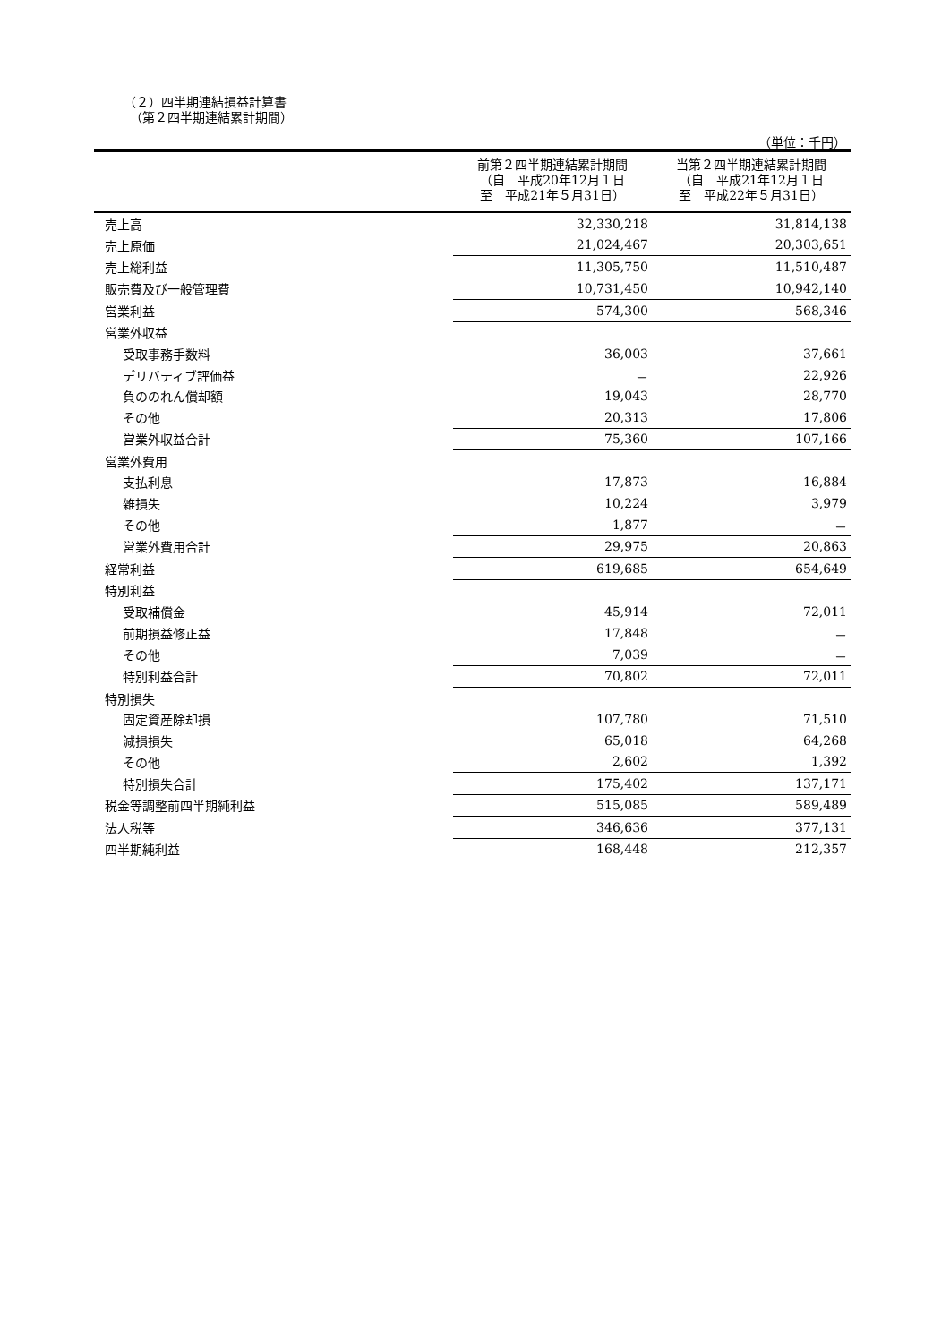（２）四半期連結損益計算書
　（第２四半期連結累計期間）
（単位：千円）
| | 前第２四半期連結累計期間 （自 平成20年12月１日 至 平成21年５月31日） | 当第２四半期連結累計期間 （自 平成21年12月１日 至 平成22年５月31日） |
| --- | --- | --- |
| 売上高 | 32,330,218 | 31,814,138 |
| 売上原価 | 21,024,467 | 20,303,651 |
| 売上総利益 | 11,305,750 | 11,510,487 |
| 販売費及び一般管理費 | 10,731,450 | 10,942,140 |
| 営業利益 | 574,300 | 568,346 |
| 営業外収益 | | |
| 受取事務手数料 | 36,003 | 37,661 |
| デリバティブ評価益 | － | 22,926 |
| 負ののれん償却額 | 19,043 | 28,770 |
| その他 | 20,313 | 17,806 |
| 営業外収益合計 | 75,360 | 107,166 |
| 営業外費用 | | |
| 支払利息 | 17,873 | 16,884 |
| 雑損失 | 10,224 | 3,979 |
| その他 | 1,877 | － |
| 営業外費用合計 | 29,975 | 20,863 |
| 経常利益 | 619,685 | 654,649 |
| 特別利益 | | |
| 受取補償金 | 45,914 | 72,011 |
| 前期損益修正益 | 17,848 | － |
| その他 | 7,039 | － |
| 特別利益合計 | 70,802 | 72,011 |
| 特別損失 | | |
| 固定資産除却損 | 107,780 | 71,510 |
| 減損損失 | 65,018 | 64,268 |
| その他 | 2,602 | 1,392 |
| 特別損失合計 | 175,402 | 137,171 |
| 税金等調整前四半期純利益 | 515,085 | 589,489 |
| 法人税等 | 346,636 | 377,131 |
| 四半期純利益 | 168,448 | 212,357 |